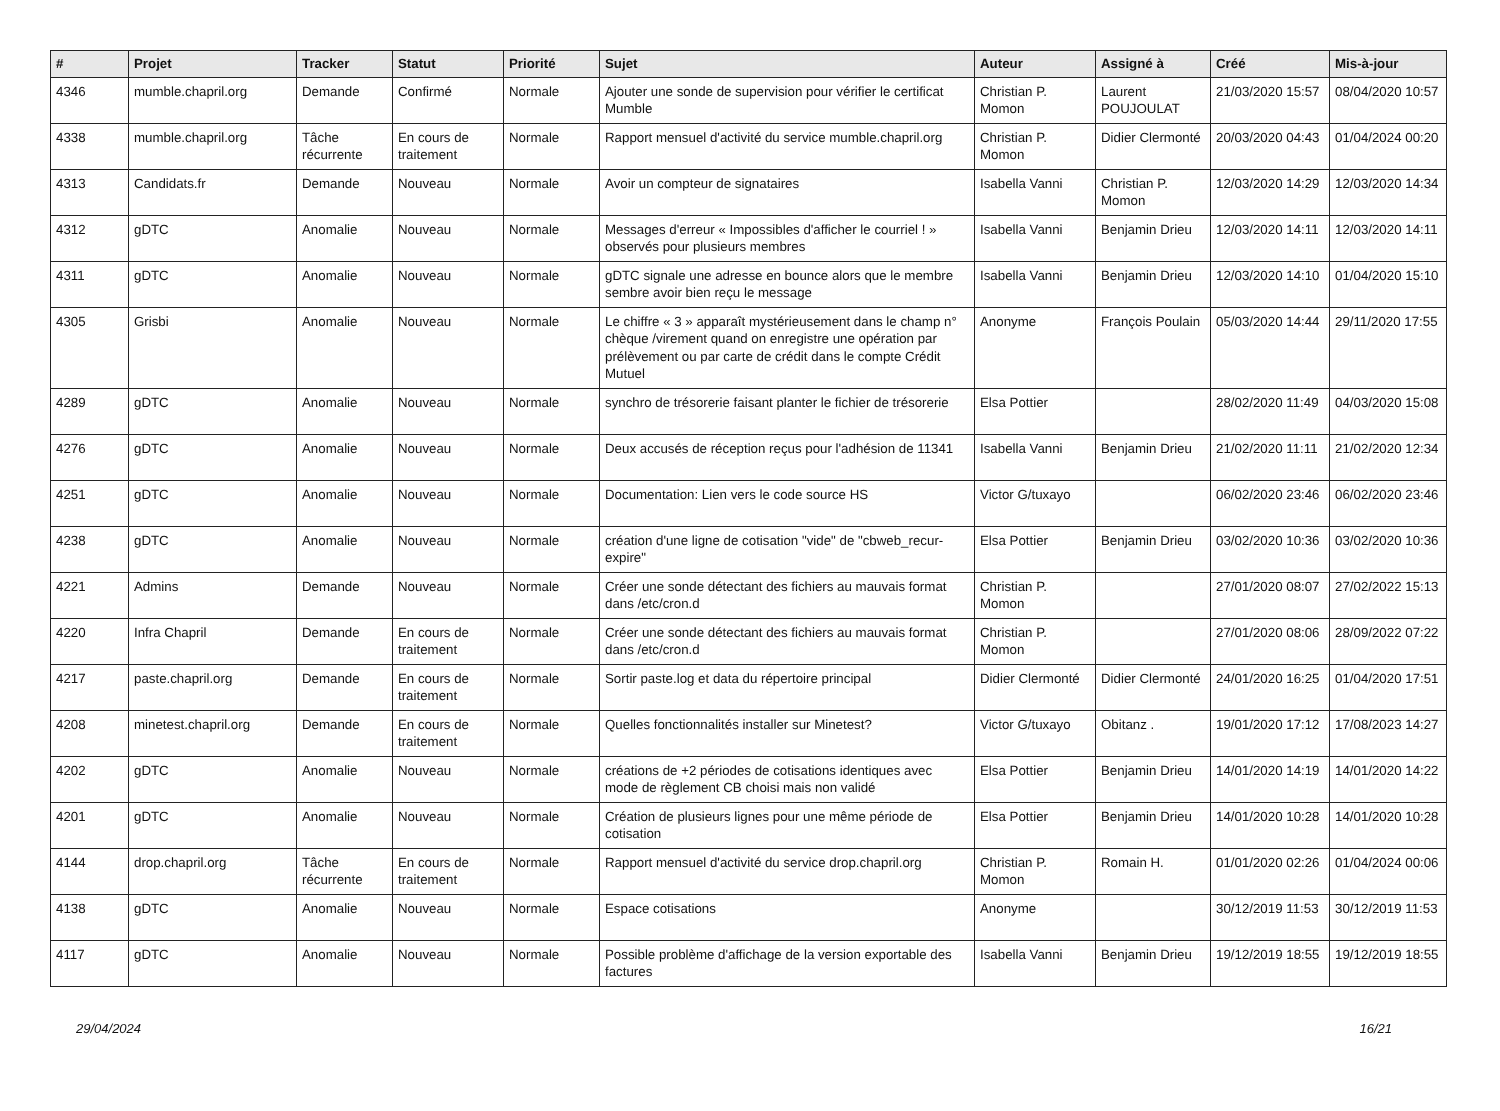| # | Projet | Tracker | Statut | Priorité | Sujet | Auteur | Assigné à | Créé | Mis-à-jour |
| --- | --- | --- | --- | --- | --- | --- | --- | --- | --- |
| 4346 | mumble.chapril.org | Demande | Confirmé | Normale | Ajouter une sonde de supervision pour vérifier le certificat Mumble | Christian P. Momon | Laurent POUJOULAT | 21/03/2020 15:57 | 08/04/2020 10:57 |
| 4338 | mumble.chapril.org | Tâche récurrente | En cours de traitement | Normale | Rapport mensuel d'activité du service mumble.chapril.org | Christian P. Momon | Didier Clermonté | 20/03/2020 04:43 | 01/04/2024 00:20 |
| 4313 | Candidats.fr | Demande | Nouveau | Normale | Avoir un compteur de signataires | Isabella Vanni | Christian P. Momon | 12/03/2020 14:29 | 12/03/2020 14:34 |
| 4312 | gDTC | Anomalie | Nouveau | Normale | Messages d'erreur « Impossibles d'afficher le courriel ! » observés pour plusieurs membres | Isabella Vanni | Benjamin Drieu | 12/03/2020 14:11 | 12/03/2020 14:11 |
| 4311 | gDTC | Anomalie | Nouveau | Normale | gDTC signale une adresse en bounce alors que le membre sembre avoir bien reçu le message | Isabella Vanni | Benjamin Drieu | 12/03/2020 14:10 | 01/04/2020 15:10 |
| 4305 | Grisbi | Anomalie | Nouveau | Normale | Le chiffre « 3 » apparaît mystérieusement dans le champ n° chèque /virement quand on enregistre une opération par prélèvement ou par carte de crédit dans le compte Crédit Mutuel | Anonyme | François Poulain | 05/03/2020 14:44 | 29/11/2020 17:55 |
| 4289 | gDTC | Anomalie | Nouveau | Normale | synchro de trésorerie faisant planter le fichier de trésorerie | Elsa Pottier | | 28/02/2020 11:49 | 04/03/2020 15:08 |
| 4276 | gDTC | Anomalie | Nouveau | Normale | Deux accusés de réception reçus pour l'adhésion de 11341 | Isabella Vanni | Benjamin Drieu | 21/02/2020 11:11 | 21/02/2020 12:34 |
| 4251 | gDTC | Anomalie | Nouveau | Normale | Documentation: Lien vers le code source HS | Victor G/tuxayo | | 06/02/2020 23:46 | 06/02/2020 23:46 |
| 4238 | gDTC | Anomalie | Nouveau | Normale | création d'une ligne de cotisation "vide" de "cbweb_recur-expire" | Elsa Pottier | Benjamin Drieu | 03/02/2020 10:36 | 03/02/2020 10:36 |
| 4221 | Admins | Demande | Nouveau | Normale | Créer une sonde détectant des fichiers au mauvais format dans /etc/cron.d | Christian P. Momon | | 27/01/2020 08:07 | 27/02/2022 15:13 |
| 4220 | Infra Chapril | Demande | En cours de traitement | Normale | Créer une sonde détectant des fichiers au mauvais format dans /etc/cron.d | Christian P. Momon | | 27/01/2020 08:06 | 28/09/2022 07:22 |
| 4217 | paste.chapril.org | Demande | En cours de traitement | Normale | Sortir paste.log et data du répertoire principal | Didier Clermonté | Didier Clermonté | 24/01/2020 16:25 | 01/04/2020 17:51 |
| 4208 | minetest.chapril.org | Demande | En cours de traitement | Normale | Quelles fonctionnalités installer sur Minetest? | Victor G/tuxayo | Obitanz . | 19/01/2020 17:12 | 17/08/2023 14:27 |
| 4202 | gDTC | Anomalie | Nouveau | Normale | créations de +2 périodes de cotisations identiques avec mode de règlement CB choisi mais non validé | Elsa Pottier | Benjamin Drieu | 14/01/2020 14:19 | 14/01/2020 14:22 |
| 4201 | gDTC | Anomalie | Nouveau | Normale | Création de plusieurs lignes pour une même période de cotisation | Elsa Pottier | Benjamin Drieu | 14/01/2020 10:28 | 14/01/2020 10:28 |
| 4144 | drop.chapril.org | Tâche récurrente | En cours de traitement | Normale | Rapport mensuel d'activité du service drop.chapril.org | Christian P. Momon | Romain H. | 01/01/2020 02:26 | 01/04/2024 00:06 |
| 4138 | gDTC | Anomalie | Nouveau | Normale | Espace cotisations | Anonyme | | 30/12/2019 11:53 | 30/12/2019 11:53 |
| 4117 | gDTC | Anomalie | Nouveau | Normale | Possible problème d'affichage de la version exportable des factures | Isabella Vanni | Benjamin Drieu | 19/12/2019 18:55 | 19/12/2019 18:55 |
29/04/2024 16/21